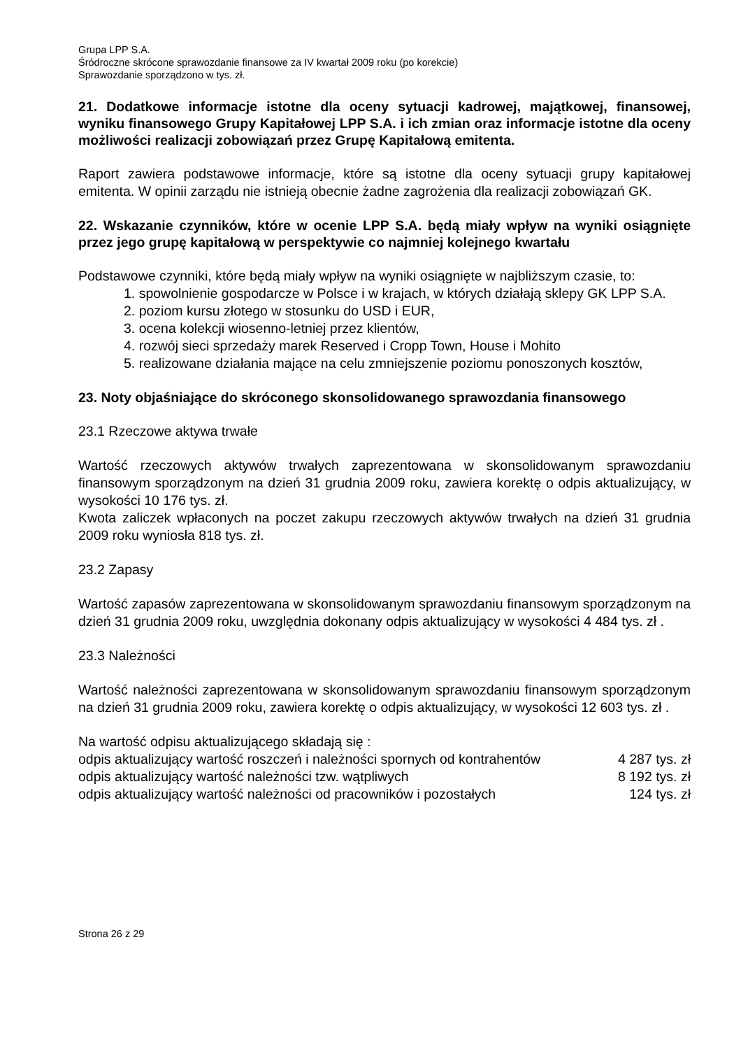Grupa LPP S.A.
Śródroczne skrócone sprawozdanie finansowe za IV kwartał 2009 roku (po korekcie)
Sprawozdanie sporządzono w tys. zł.
21. Dodatkowe informacje istotne dla oceny sytuacji kadrowej, majątkowej, finansowej, wyniku finansowego Grupy Kapitałowej LPP S.A. i ich zmian oraz informacje istotne dla oceny możliwości realizacji zobowiązań przez Grupę Kapitałową emitenta.
Raport zawiera podstawowe informacje, które są istotne dla oceny sytuacji grupy kapitałowej emitenta. W opinii zarządu nie istnieją obecnie żadne zagrożenia dla realizacji zobowiązań GK.
22. Wskazanie czynników, które w ocenie LPP S.A. będą miały wpływ na wyniki osiągnięte przez jego grupę kapitałową w perspektywie co najmniej kolejnego kwartału
Podstawowe czynniki, które będą miały wpływ na wyniki osiągnięte w najbliższym czasie, to:
1. spowolnienie gospodarcze w Polsce i w krajach, w których działają sklepy GK LPP S.A.
2. poziom kursu złotego w stosunku do USD i EUR,
3. ocena kolekcji wiosenno-letniej przez klientów,
4. rozwój sieci sprzedaży marek Reserved i Cropp Town, House i Mohito
5. realizowane działania mające na celu zmniejszenie poziomu ponoszonych kosztów,
23. Noty objaśniające do skróconego skonsolidowanego sprawozdania finansowego
23.1 Rzeczowe aktywa trwałe
Wartość rzeczowych aktywów trwałych zaprezentowana w skonsolidowanym sprawozdaniu finansowym sporządzonym na dzień 31 grudnia 2009 roku, zawiera korektę o odpis aktualizujący, w wysokości 10 176 tys. zł.
Kwota zaliczek wpłaconych na poczet zakupu rzeczowych aktywów trwałych na dzień 31 grudnia 2009 roku wyniosła 818 tys. zł.
23.2 Zapasy
Wartość zapasów zaprezentowana w skonsolidowanym sprawozdaniu finansowym sporządzonym na dzień 31 grudnia 2009 roku, uwzględnia dokonany odpis aktualizujący w wysokości 4 484 tys. zł .
23.3 Należności
Wartość należności zaprezentowana w skonsolidowanym sprawozdaniu finansowym sporządzonym na dzień 31 grudnia 2009 roku, zawiera korektę o odpis aktualizujący, w wysokości 12 603 tys. zł .
Na wartość odpisu aktualizującego składają się :
| odpis aktualizujący wartość roszczeń i należności spornych od kontrahentów | 4 287 tys. zł |
| odpis aktualizujący wartość należności tzw. wątpliwych | 8 192 tys. zł |
| odpis aktualizujący wartość należności od pracowników i pozostałych | 124 tys. zł |
Strona 26 z 29